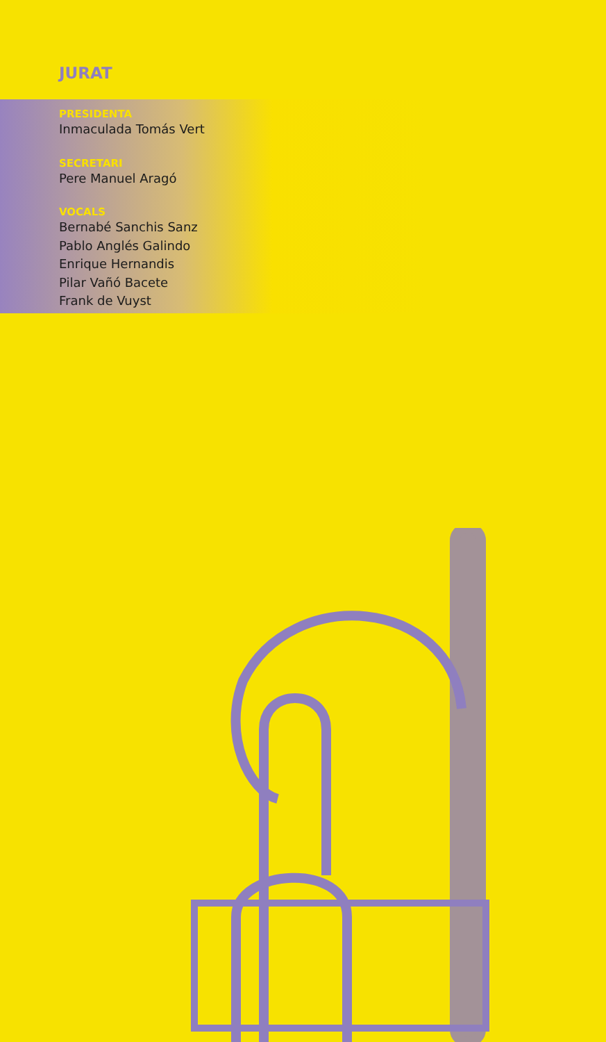JURAT
PRESIDENTA
Inmaculada Tomás Vert
SECRETARI
Pere Manuel Aragó
VOCALS
Bernabé Sanchis Sanz
Pablo Anglés Galindo
Enrique Hernandis
Pilar Vañó Bacete
Frank de Vuyst